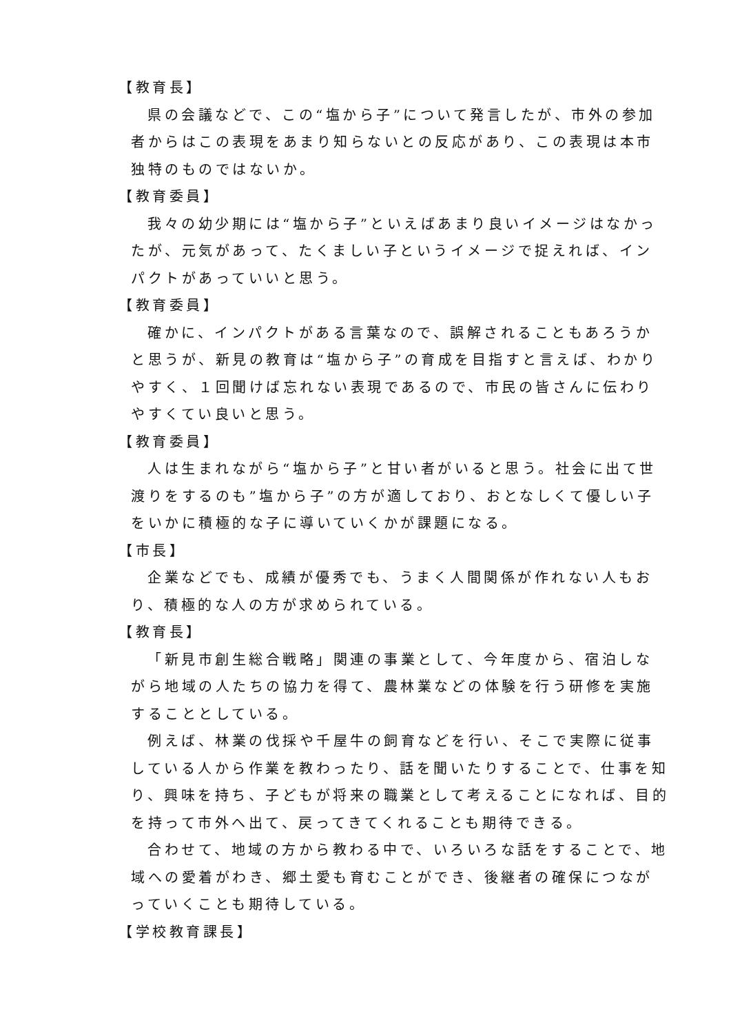【教育長】
県の会議などで、この“塩から子”について発言したが、市外の参加者からはこの表現をあまり知らないとの反応があり、この表現は本市独特のものではないか。
【教育委員】
我々の幼少期には“塩から子”といえばあまり良いイメージはなかったが、元気があって、たくましい子というイメージで捉えれば、インパクトがあっていいと思う。
【教育委員】
確かに、インパクトがある言葉なので、誤解されることもあろうかと思うが、新見の教育は“塩から子”の育成を目指すと言えば、わかりやすく、１回聞けば忘れない表現であるので、市民の皆さんに伝わりやすくてい良いと思う。
【教育委員】
人は生まれながら“塩から子”と甘い者がいると思う。社会に出て世渡りをするのも”塩から子”の方が適しており、おとなしくて優しい子をいかに積極的な子に導いていくかが課題になる。
【市長】
企業などでも、成績が優秀でも、うまく人間関係が作れない人もおり、積極的な人の方が求められている。
【教育長】
「新見市創生総合戦略」関連の事業として、今年度から、宿泊しながら地域の人たちの協力を得て、農林業などの体験を行う研修を実施することとしている。
例えば、林業の伐採や千屋牛の飼育などを行い、そこで実際に従事している人から作業を教わったり、話を聞いたりすることで、仕事を知り、興味を持ち、子どもが将来の職業として考えることになれば、目的を持って市外へ出て、戻ってきてくれることも期待できる。
合わせて、地域の方から教わる中で、いろいろな話をすることで、地域への愛着がわき、郷土愛も育むことができ、後継者の確保につながっていくことも期待している。
【学校教育課長】